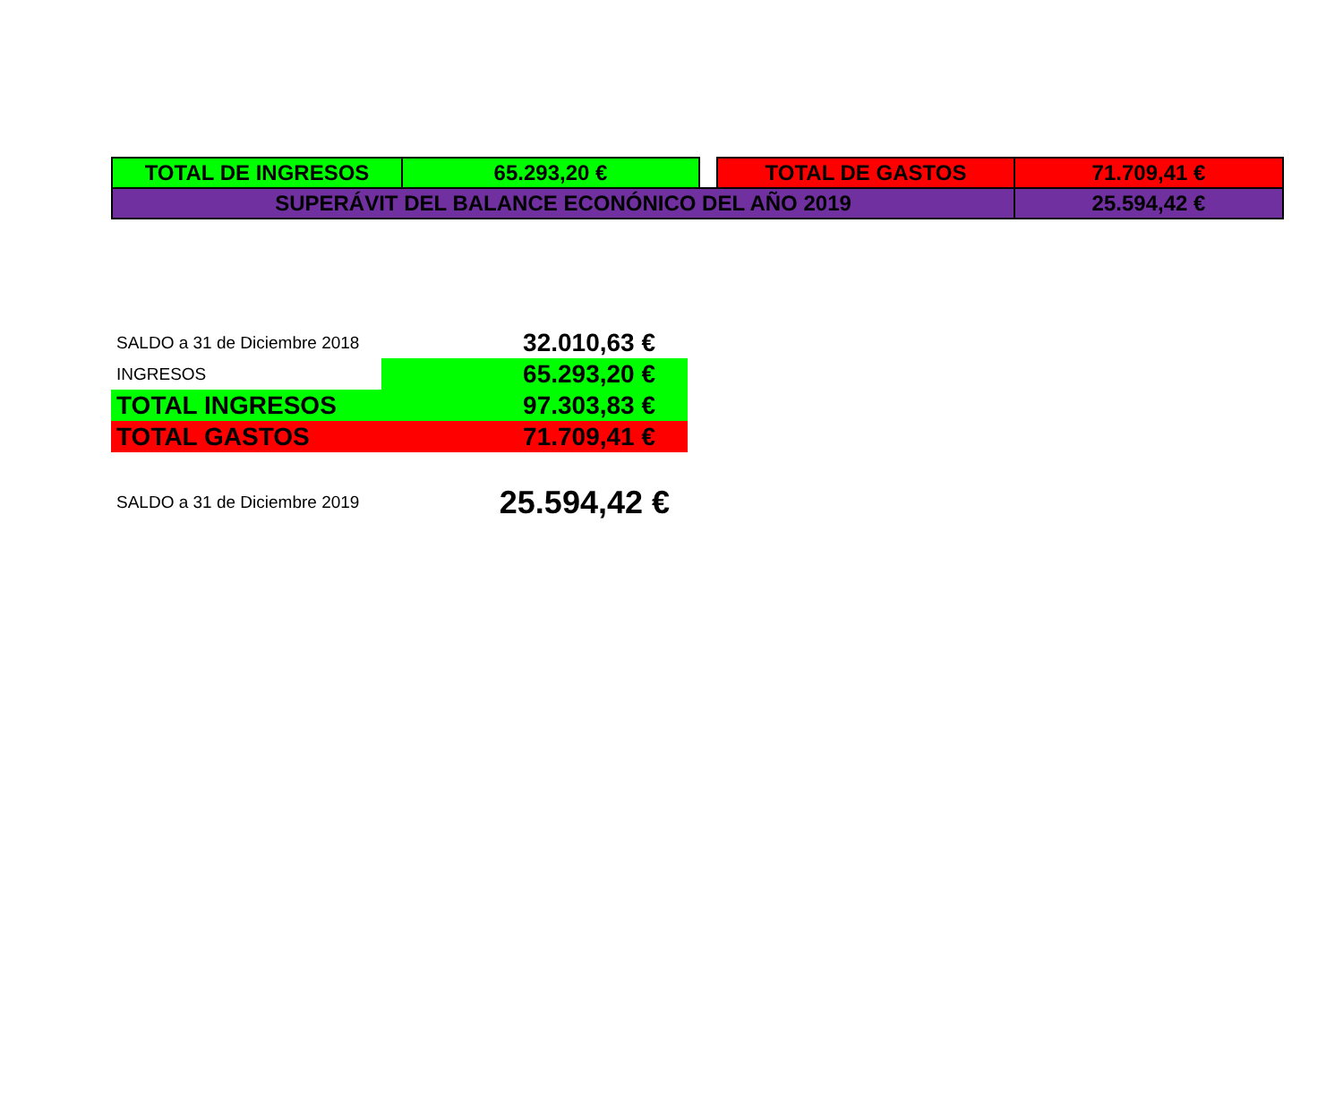| TOTAL DE INGRESOS | 65.293,20 € | | TOTAL DE GASTOS | 71.709,41 € |
| SUPERÁVIT DEL BALANCE ECONÓNICO DEL AÑO 2019 | | | | 25.594,42 € |
| SALDO a 31 de Diciembre 2018 | 32.010,63 € |
| INGRESOS | 65.293,20 € |
| TOTAL INGRESOS | 97.303,83 € |
| TOTAL GASTOS | 71.709,41 € |
| SALDO a 31 de Diciembre 2019 | 25.594,42 € |